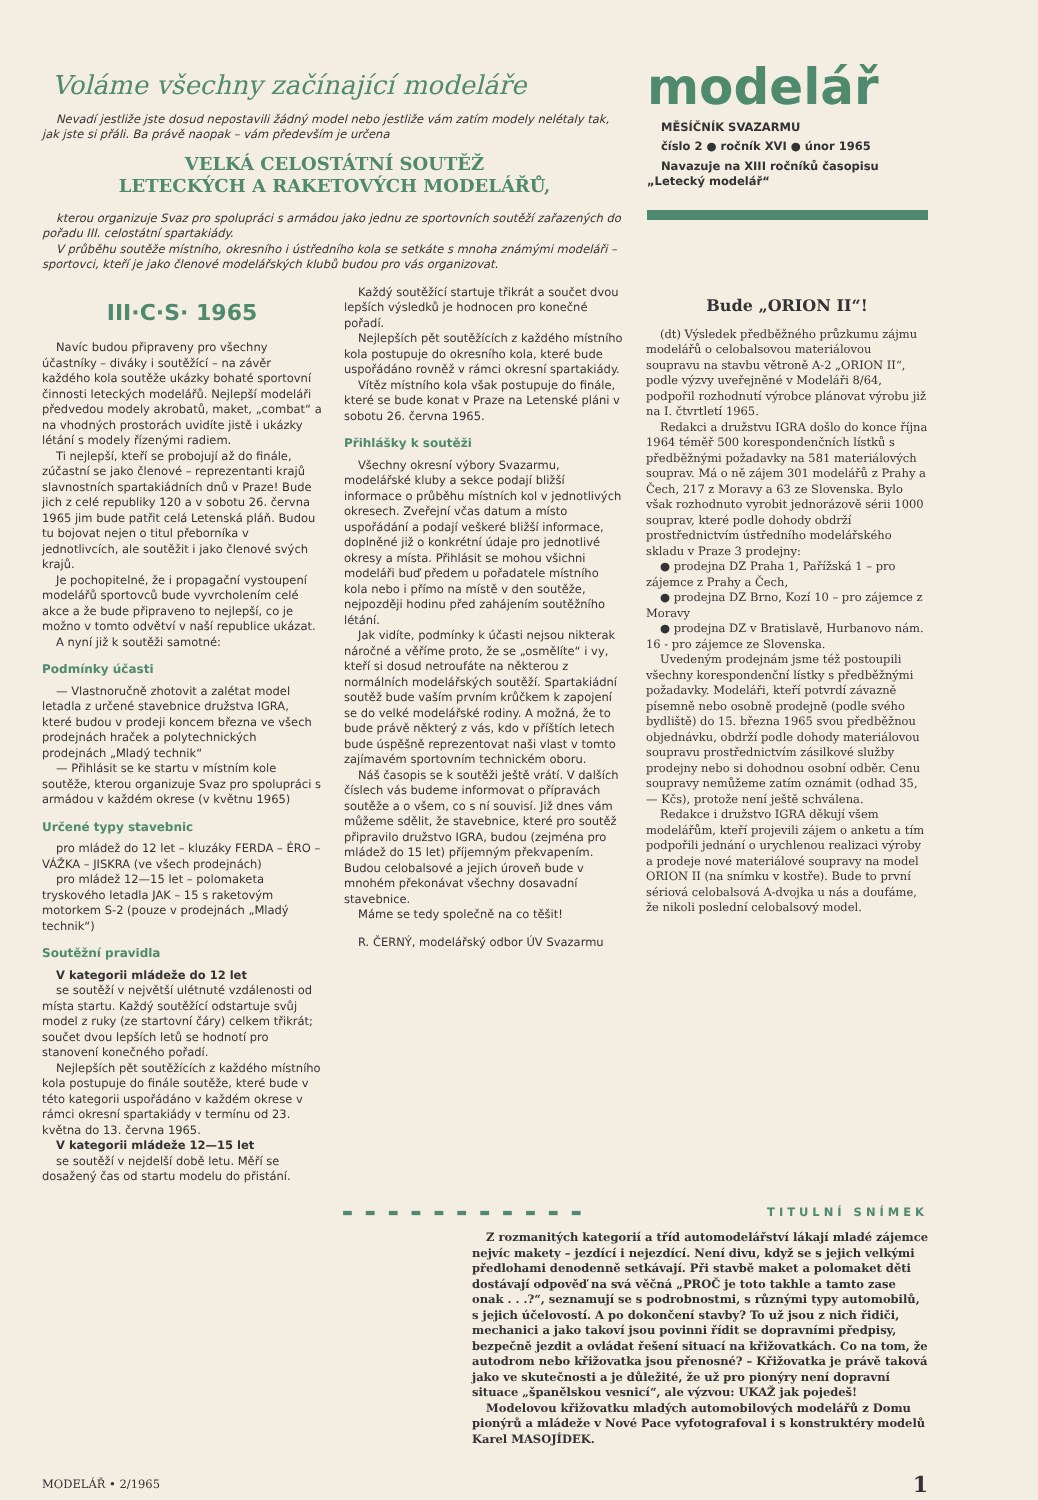Voláme všechny začínající modeláře
Nevadí jestliže jste dosud nepostavili žádný model nebo jestliže vám zatím modely nelétaly tak, jak jste si přáli. Ba právě naopak – vám především je určena
VELKÁ CELOSTÁTNÍ SOUTĚŽ
LETECKÝCH A RAKETOVÝCH MODELÁŘŮ,
kterou organizuje Svaz pro spolupráci s armádou jako jednu ze sportovních soutěží zařazených do pořadu III. celostátní spartakiády.
V průběhu soutěže místního, okresního i ústředního kola se setkáte s mnoha známými modeláři – sportovci, kteří je jako členové modelářských klubů budou pro vás organizovat.
modelář
MĚSÍČNÍK SVAZARMU
číslo 2 ● ročník XVI ● únor 1965
Navazuje na XIII ročníků časopisu „Letecký modelář“
III·C·S· 1965
Navíc budou připraveny pro všechny účastníky – diváky i soutěžící – na závěr každého kola soutěže ukázky bohaté sportovní činnosti leteckých modelářů. Nejlepší modeláři předvedou modely akrobatů, maket, „combat“ a na vhodných prostorách uvidíte jistě i ukázky létání s modely řízenými radiem.
Ti nejlepší, kteří se probojují až do finále, zúčastní se jako členové – reprezentanti krajů slavnostních spartakiádních dnů v Praze! Bude jich z celé republiky 120 a v sobotu 26. června 1965 jim bude patřit celá Letenská pláň. Budou tu bojovat nejen o titul přeborníka v jednotlivcích, ale soutěžit i jako členové svých krajů.
Je pochopitelné, že i propagační vystoupení modelářů sportovců bude vyvrcholením celé akce a že bude připraveno to nejlepší, co je možno v tomto odvětví v naší republice ukázat.
A nyní již k soutěži samotné:
Podmínky účasti
— Vlastnoručně zhotovit a zalétat model letadla z určené stavebnice družstva IGRA, které budou v prodeji koncem března ve všech prodejnách hraček a polytechnických prodejnách „Mladý technik“
— Přihlásit se ke startu v místním kole soutěže, kterou organizuje Svaz pro spolupráci s armádou v každém okrese (v květnu 1965)
Určené typy stavebnic
pro mládež do 12 let – kluzáky FERDA – ÉRO – VÁŽKA – JISKRA (ve všech prodejnách)
pro mládež 12—15 let – polomaketa tryskového letadla JAK – 15 s raketovým motorkem S-2 (pouze v prodejnách „Mladý technik“)
Soutěžní pravidla
V kategorii mládeže do 12 let
se soutěží v největší ulétnuté vzdálenosti od místa startu. Každý soutěžící odstartuje svůj model z ruky (ze startovní čáry) celkem třikrát; součet dvou lepších letů se hodnotí pro stanovení konečného pořadí.
Nejlepších pět soutěžících z každého místního kola postupuje do finále soutěže, které bude v této kategorii uspořádáno v každém okrese v rámci okresní spartakiády v termínu od 23. května do 13. června 1965.
V kategorii mládeže 12—15 let
se soutěží v nejdelší době letu. Měří se dosažený čas od startu modelu do přistání.
Každý soutěžící startuje třikrát a součet dvou lepších výsledků je hodnocen pro konečné pořadí.
Nejlepších pět soutěžících z každého místního kola postupuje do okresního kola, které bude uspořádáno rovněž v rámci okresní spartakiády.
Vítěz místního kola však postupuje do finále, které se bude konat v Praze na Letenské pláni v sobotu 26. června 1965.
Přihlášky k soutěži
Všechny okresní výbory Svazarmu, modelářské kluby a sekce podají bližší informace o průběhu místních kol v jednotlivých okresech. Zveřejní včas datum a místo uspořádání a podají veškeré bližší informace, doplněné již o konkrétní údaje pro jednotlivé okresy a místa. Přihlásit se mohou všichni modeláři buď předem u pořadatele místního kola nebo i přímo na místě v den soutěže, nejpozději hodinu před zahájením soutěžního létání.
Jak vidíte, podmínky k účasti nejsou nikterak náročné a věříme proto, že se „osmělíte“ i vy, kteří si dosud netroufáte na některou z normálních modelářských soutěží. Spartakiádní soutěž bude vaším prvním krůčkem k zapojení se do velké modelářské rodiny. A možná, že to bude právě některý z vás, kdo v příštích letech bude úspěšně reprezentovat naši vlast v tomto zajímavém sportovním technickém oboru.
Náš časopis se k soutěži ještě vrátí. V dalších číslech vás budeme informovat o přípravách soutěže a o všem, co s ní souvisí. Již dnes vám můžeme sdělit, že stavebnice, které pro soutěž připravilo družstvo IGRA, budou (zejména pro mládež do 15 let) příjemným překvapením. Budou celobalsové a jejich úroveň bude v mnohém překonávat všechny dosavadní stavebnice.
Máme se tedy společně na co těšit!
R. ČERNÝ, modelářský odbor ÚV Svazarmu
Bude „ORION II“!
(dt) Výsledek předběžného průzkumu zájmu modelářů o celobalsovou materiálovou soupravu na stavbu větroně A-2 „ORION II“, podle výzvy uveřejněné v Modeláři 8/64, podpořil rozhodnutí výrobce plánovat výrobu již na I. čtvrtletí 1965.
Redakci a družstvu IGRA došlo do konce října 1964 téměř 500 korespondenčních lístků s předběžnými požadavky na 581 materiálových souprav. Má o ně zájem 301 modelářů z Prahy a Čech, 217 z Moravy a 63 ze Slovenska. Bylo však rozhodnuto vyrobit jednorázově sérii 1000 souprav, které podle dohody obdrží prostřednictvím ústředního modelářského skladu v Praze 3 prodejny:
● prodejna DZ Praha 1, Pařížská 1 – pro zájemce z Prahy a Čech,
● prodejna DZ Brno, Kozí 10 – pro zájemce z Moravy
● prodejna DZ v Bratislavě, Hurbanovo nám. 16 - pro zájemce ze Slovenska.
Uvedeným prodejnám jsme též postoupili všechny korespondenční lístky s předběžnými požadavky. Modeláři, kteří potvrdí závazně písemně nebo osobně prodejně (podle svého bydliště) do 15. března 1965 svou předběžnou objednávku, obdrží podle dohody materiálovou soupravu prostřednictvím zásilkové služby prodejny nebo si dohodnou osobní odběr. Cenu soupravy nemůžeme zatím oznámit (odhad 35,— Kčs), protože není ještě schválena.
Redakce i družstvo IGRA děkují všem modelářům, kteří projevili zájem o anketu a tím podpořili jednání o urychlenou realizaci výroby a prodeje nové materiálové soupravy na model ORION II (na snímku v kostře). Bude to první sériová celobalsová A-dvojka u nás a doufáme, že nikoli poslední celobalsový model.
▬ ▬ ▬ ▬ ▬ ▬ ▬ ▬ ▬ ▬ ▬ TITULNÍ SNÍMEK
Z rozmanitých kategorií a tříd automodelářství lákají mladé zájemce nejvíc makety – jezdící i nejezdící. Není divu, když se s jejich velkými předlohami denodenně setkávají. Při stavbě maket a polomaket děti dostávají odpověď na svá věčná „PROČ je toto takhle a tamto zase onak . . .?“, seznamují se s podrobnostmi, s různými typy automobilů, s jejich účelovostí. A po dokončení stavby? To už jsou z nich řidiči, mechanici a jako takoví jsou povinni řídit se dopravními předpisy, bezpečně jezdit a ovládat řešení situací na křižovatkách. Co na tom, že autodrom nebo křižovatka jsou přenosné? – Křižovatka je právě taková jako ve skutečnosti a je důležité, že už pro pionýry není dopravní situace „španělskou vesnicí“, ale výzvou: UKAŽ jak pojedeš!
Modelovou křižovatku mladých automobilových modelářů z Domu pionýrů a mládeže v Nové Pace vyfotografoval i s konstruktéry modelů Karel MASOJÍDEK.
MODELÁŘ • 2/1965 1